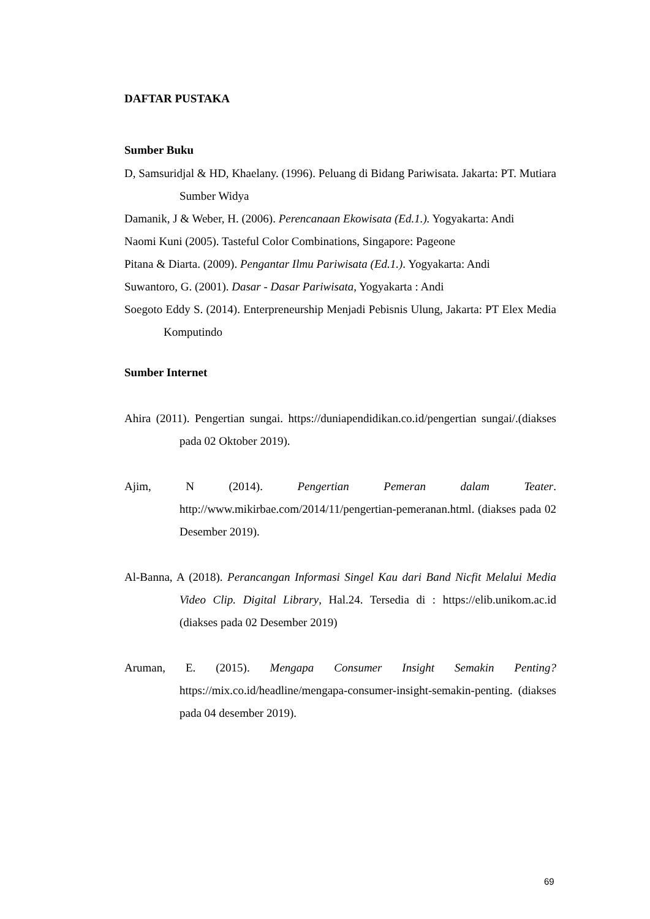DAFTAR PUSTAKA
Sumber Buku
D, Samsuridjal & HD, Khaelany. (1996). Peluang di Bidang Pariwisata. Jakarta: PT. Mutiara Sumber Widya
Damanik, J & Weber, H. (2006). Perencanaan Ekowisata (Ed.1.). Yogyakarta: Andi
Naomi Kuni (2005). Tasteful Color Combinations, Singapore: Pageone
Pitana & Diarta. (2009). Pengantar Ilmu Pariwisata (Ed.1.). Yogyakarta: Andi
Suwantoro, G. (2001). Dasar - Dasar Pariwisata, Yogyakarta : Andi
Soegoto Eddy S. (2014). Enterpreneurship Menjadi Pebisnis Ulung, Jakarta: PT Elex Media Komputindo
Sumber Internet
Ahira (2011). Pengertian sungai. https://duniapendidikan.co.id/pengertian sungai/.(diakses pada 02 Oktober 2019).
Ajim, N (2014). Pengertian Pemeran dalam Teater. http://www.mikirbae.com/2014/11/pengertian-pemeranan.html. (diakses pada 02 Desember 2019).
Al-Banna, A (2018). Perancangan Informasi Singel Kau dari Band Nicfit Melalui Media Video Clip. Digital Library, Hal.24. Tersedia di : https://elib.unikom.ac.id (diakses pada 02 Desember 2019)
Aruman, E. (2015). Mengapa Consumer Insight Semakin Penting?https://mix.co.id/headline/mengapa-consumer-insight-semakin-penting. (diakses pada 04 desember 2019).
69